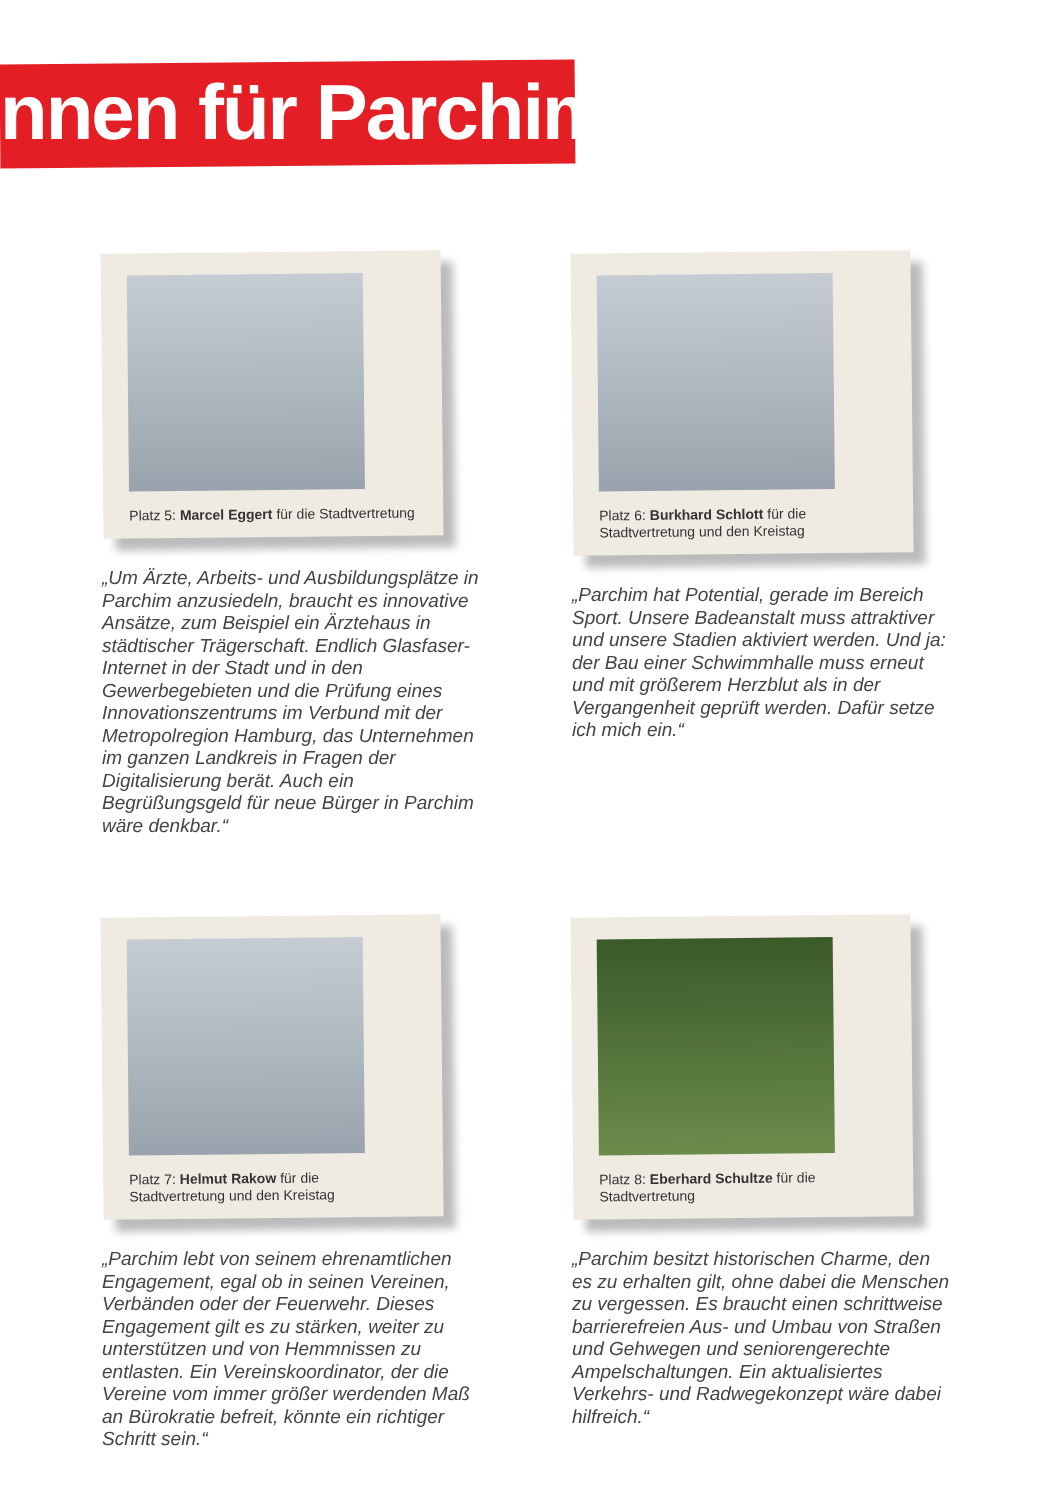nnen für Parchim:
Platz 5: Marcel Eggert für die Stadtvertretung
„Um Ärzte, Arbeits- und Ausbildungs­plätze in Parchim anzusiedeln, braucht es innovative Ansätze, zum Beispiel ein Ärztehaus in städtischer Trägerschaft. Endlich Glasfaser-Internet in der Stadt und in den Gewerbegebieten und die Prüfung eines Innovationszentrums im Verbund mit der Metropolregion Hamburg, das Unternehmen im ganzen Landkreis in Fragen der Digitalisierung berät. Auch ein Begrüßungsgeld für neue Bürger in Parchim wäre denkbar.“
Platz 6: Burkhard Schlott für die Stadtvertretung und den Kreistag
„Parchim hat Potential, gerade im Bereich Sport. Unsere Badeanstalt muss attraktiver und unsere Stadien aktiviert werden. Und ja: der Bau einer Schwimmhalle muss erneut und mit größerem Herzblut als in der Vergangenheit geprüft werden. Dafür setze ich mich ein.“
Platz 7: Helmut Rakow für die Stadtvertretung und den Kreistag
„Parchim lebt von seinem ehrenamtlichen Engagement, egal ob in seinen Vereinen, Verbänden oder der Feuerwehr. Dieses Engagement gilt es zu stärken, weiter zu unterstützen und von Hemmnissen zu entlasten. Ein Vereinskoordinator, der die Vereine vom immer größer werdenden Maß an Bürokratie befreit, könnte ein richtiger Schritt sein.“
Platz 8: Eberhard Schultze für die Stadtvertretung
„Parchim besitzt historischen Charme, den es zu erhalten gilt, ohne dabei die Menschen zu vergessen. Es braucht einen schrittweise barrierefreien Aus- und Umbau von Straßen und Gehwegen und senioren­gerechte Ampelschaltungen. Ein aktualisier­tes Verkehrs- und Radwegekonzept wäre dabei hilfreich.“